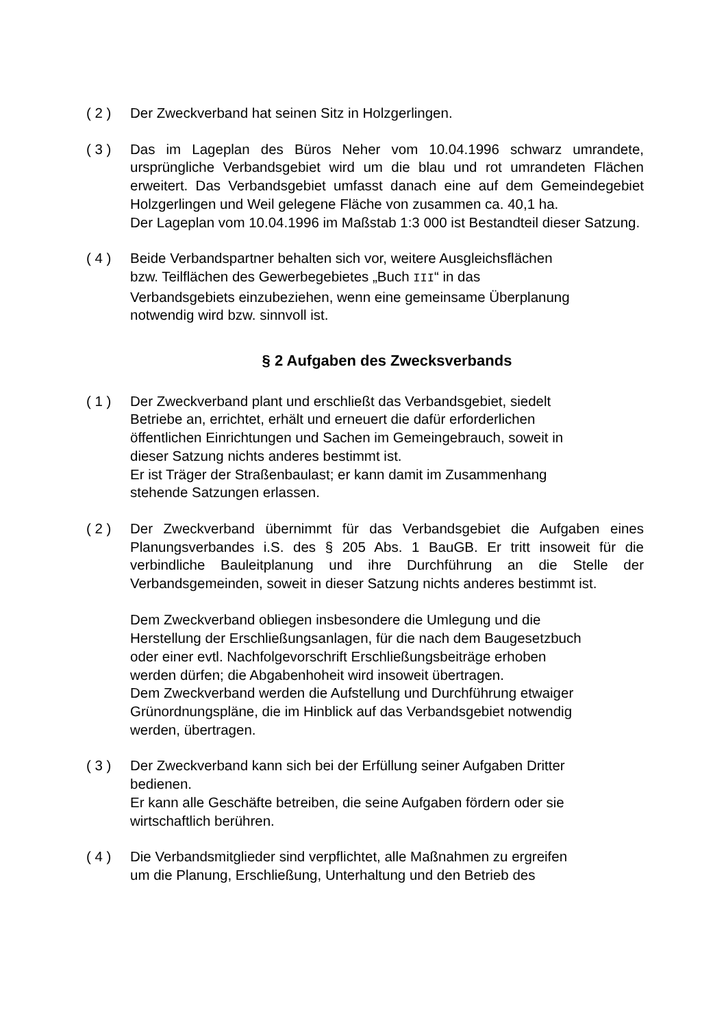( 2 ) Der Zweckverband hat seinen Sitz in Holzgerlingen.
( 3 ) Das im Lageplan des Büros Neher vom 10.04.1996 schwarz umrandete, ursprüngliche Verbandsgebiet wird um die blau und rot umrandeten Flächen erweitert. Das Verbandsgebiet umfasst danach eine auf dem Gemeindegebiet Holzgerlingen und Weil gelegene Fläche von zusammen ca. 40,1 ha.
Der Lageplan vom 10.04.1996 im Maßstab 1:3 000 ist Bestandteil dieser Satzung.
( 4 ) Beide Verbandspartner behalten sich vor, weitere Ausgleichsflächen
bzw. Teilflächen des Gewerbegebietes „Buch III“ in das
Verbandsgebiets einzubeziehen, wenn eine gemeinsame Überplanung
notwendig wird bzw. sinnvoll ist.
§ 2 Aufgaben des Zwecksverbands
( 1 ) Der Zweckverband plant und erschließt das Verbandsgebiet, siedelt
Betriebe an, errichtet, erhält und erneuert die dafür erforderlichen
öffentlichen Einrichtungen und Sachen im Gemeingebrauch, soweit in
dieser Satzung nichts anderes bestimmt ist.
Er ist Träger der Straßenbaulast; er kann damit im Zusammenhang
stehende Satzungen erlassen.
( 2 ) Der Zweckverband übernimmt für das Verbandsgebiet die Aufgaben eines Planungsverbandes i.S. des § 205 Abs. 1 BauGB. Er tritt insoweit für die verbindliche Bauleitplanung und ihre Durchführung an die Stelle der Verbandsgemeinden, soweit in dieser Satzung nichts anderes bestimmt ist.
Dem Zweckverband obliegen insbesondere die Umlegung und die
Herstellung der Erschließungsanlagen, für die nach dem Baugesetzbuch
oder einer evtl. Nachfolgevorschrift Erschließungsbeiträge erhoben
werden dürfen; die Abgabenhoheit wird insoweit übertragen.
Dem Zweckverband werden die Aufstellung und Durchführung etwaiger
Grünordnungspläne, die im Hinblick auf das Verbandsgebiet notwendig
werden, übertragen.
( 3 ) Der Zweckverband kann sich bei der Erfüllung seiner Aufgaben Dritter
bedienen.
Er kann alle Geschäfte betreiben, die seine Aufgaben fördern oder sie
wirtschaftlich berühren.
( 4 ) Die Verbandsmitglieder sind verpflichtet, alle Maßnahmen zu ergreifen
um die Planung, Erschließung, Unterhaltung und den Betrieb des